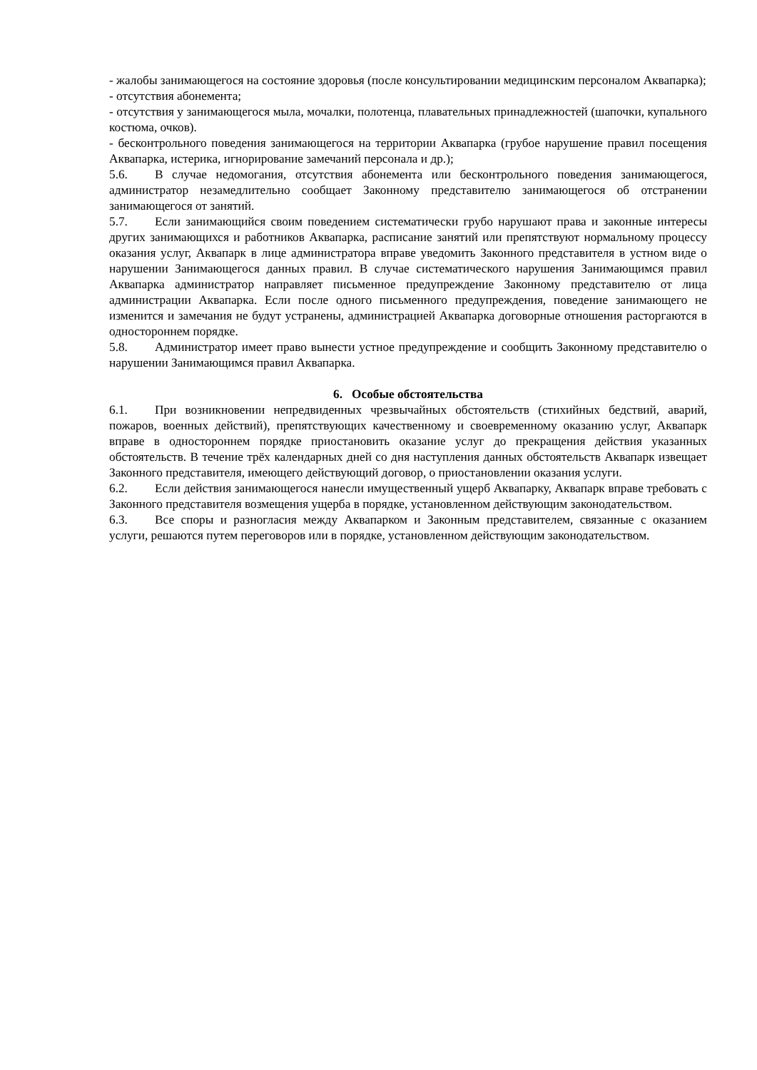- жалобы занимающегося на состояние здоровья (после консультировании медицинским персоналом Аквапарка);
- отсутствия абонемента;
- отсутствия у занимающегося мыла, мочалки, полотенца, плавательных принадлежностей (шапочки, купального костюма, очков).
- бесконтрольного поведения занимающегося на территории Аквапарка (грубое нарушение правил посещения Аквапарка, истерика, игнорирование замечаний персонала и др.);
5.6. В случае недомогания, отсутствия абонемента или бесконтрольного поведения занимающегося, администратор незамедлительно сообщает Законному представителю занимающегося об отстранении занимающегося от занятий.
5.7. Если занимающийся своим поведением систематически грубо нарушают права и законные интересы других занимающихся и работников Аквапарка, расписание занятий или препятствуют нормальному процессу оказания услуг, Аквапарк в лице администратора вправе уведомить Законного представителя в устном виде о нарушении Занимающегося данных правил. В случае систематического нарушения Занимающимся правил Аквапарка администратор направляет письменное предупреждение Законному представителю от лица администрации Аквапарка. Если после одного письменного предупреждения, поведение занимающего не изменится и замечания не будут устранены, администрацией Аквапарка договорные отношения расторгаются в одностороннем порядке.
5.8. Администратор имеет право вынести устное предупреждение и сообщить Законному представителю о нарушении Занимающимся правил Аквапарка.
6. Особые обстоятельства
6.1. При возникновении непредвиденных чрезвычайных обстоятельств (стихийных бедствий, аварий, пожаров, военных действий), препятствующих качественному и своевременному оказанию услуг, Аквапарк вправе в одностороннем порядке приостановить оказание услуг до прекращения действия указанных обстоятельств. В течение трёх календарных дней со дня наступления данных обстоятельств Аквапарк извещает Законного представителя, имеющего действующий договор, о приостановлении оказания услуги.
6.2. Если действия занимающегося нанесли имущественный ущерб Аквапарку, Аквапарк вправе требовать с Законного представителя возмещения ущерба в порядке, установленном действующим законодательством.
6.3. Все споры и разногласия между Аквапарком и Законным представителем, связанные с оказанием услуги, решаются путем переговоров или в порядке, установленном действующим законодательством.